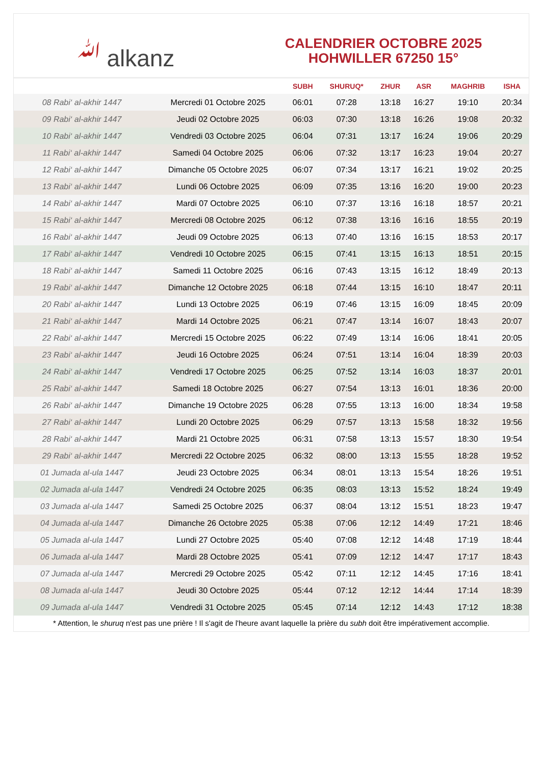ﷲ alkanz
CALENDRIER OCTOBRE 2025
HOHWILLER 67250 15°
| | | SUBH | SHURUQ* | ZHUR | ASR | MAGHRIB | ISHA |
| --- | --- | --- | --- | --- | --- | --- | --- |
| 08 Rabi‘ al-akhir 1447 | Mercredi 01 Octobre 2025 | 06:01 | 07:28 | 13:18 | 16:27 | 19:10 | 20:34 |
| 09 Rabi‘ al-akhir 1447 | Jeudi 02 Octobre 2025 | 06:03 | 07:30 | 13:18 | 16:26 | 19:08 | 20:32 |
| 10 Rabi‘ al-akhir 1447 | Vendredi 03 Octobre 2025 | 06:04 | 07:31 | 13:17 | 16:24 | 19:06 | 20:29 |
| 11 Rabi‘ al-akhir 1447 | Samedi 04 Octobre 2025 | 06:06 | 07:32 | 13:17 | 16:23 | 19:04 | 20:27 |
| 12 Rabi‘ al-akhir 1447 | Dimanche 05 Octobre 2025 | 06:07 | 07:34 | 13:17 | 16:21 | 19:02 | 20:25 |
| 13 Rabi‘ al-akhir 1447 | Lundi 06 Octobre 2025 | 06:09 | 07:35 | 13:16 | 16:20 | 19:00 | 20:23 |
| 14 Rabi‘ al-akhir 1447 | Mardi 07 Octobre 2025 | 06:10 | 07:37 | 13:16 | 16:18 | 18:57 | 20:21 |
| 15 Rabi‘ al-akhir 1447 | Mercredi 08 Octobre 2025 | 06:12 | 07:38 | 13:16 | 16:16 | 18:55 | 20:19 |
| 16 Rabi‘ al-akhir 1447 | Jeudi 09 Octobre 2025 | 06:13 | 07:40 | 13:16 | 16:15 | 18:53 | 20:17 |
| 17 Rabi‘ al-akhir 1447 | Vendredi 10 Octobre 2025 | 06:15 | 07:41 | 13:15 | 16:13 | 18:51 | 20:15 |
| 18 Rabi‘ al-akhir 1447 | Samedi 11 Octobre 2025 | 06:16 | 07:43 | 13:15 | 16:12 | 18:49 | 20:13 |
| 19 Rabi‘ al-akhir 1447 | Dimanche 12 Octobre 2025 | 06:18 | 07:44 | 13:15 | 16:10 | 18:47 | 20:11 |
| 20 Rabi‘ al-akhir 1447 | Lundi 13 Octobre 2025 | 06:19 | 07:46 | 13:15 | 16:09 | 18:45 | 20:09 |
| 21 Rabi‘ al-akhir 1447 | Mardi 14 Octobre 2025 | 06:21 | 07:47 | 13:14 | 16:07 | 18:43 | 20:07 |
| 22 Rabi‘ al-akhir 1447 | Mercredi 15 Octobre 2025 | 06:22 | 07:49 | 13:14 | 16:06 | 18:41 | 20:05 |
| 23 Rabi‘ al-akhir 1447 | Jeudi 16 Octobre 2025 | 06:24 | 07:51 | 13:14 | 16:04 | 18:39 | 20:03 |
| 24 Rabi‘ al-akhir 1447 | Vendredi 17 Octobre 2025 | 06:25 | 07:52 | 13:14 | 16:03 | 18:37 | 20:01 |
| 25 Rabi‘ al-akhir 1447 | Samedi 18 Octobre 2025 | 06:27 | 07:54 | 13:13 | 16:01 | 18:36 | 20:00 |
| 26 Rabi‘ al-akhir 1447 | Dimanche 19 Octobre 2025 | 06:28 | 07:55 | 13:13 | 16:00 | 18:34 | 19:58 |
| 27 Rabi‘ al-akhir 1447 | Lundi 20 Octobre 2025 | 06:29 | 07:57 | 13:13 | 15:58 | 18:32 | 19:56 |
| 28 Rabi‘ al-akhir 1447 | Mardi 21 Octobre 2025 | 06:31 | 07:58 | 13:13 | 15:57 | 18:30 | 19:54 |
| 29 Rabi‘ al-akhir 1447 | Mercredi 22 Octobre 2025 | 06:32 | 08:00 | 13:13 | 15:55 | 18:28 | 19:52 |
| 01 Jumada al-ula 1447 | Jeudi 23 Octobre 2025 | 06:34 | 08:01 | 13:13 | 15:54 | 18:26 | 19:51 |
| 02 Jumada al-ula 1447 | Vendredi 24 Octobre 2025 | 06:35 | 08:03 | 13:13 | 15:52 | 18:24 | 19:49 |
| 03 Jumada al-ula 1447 | Samedi 25 Octobre 2025 | 06:37 | 08:04 | 13:12 | 15:51 | 18:23 | 19:47 |
| 04 Jumada al-ula 1447 | Dimanche 26 Octobre 2025 | 05:38 | 07:06 | 12:12 | 14:49 | 17:21 | 18:46 |
| 05 Jumada al-ula 1447 | Lundi 27 Octobre 2025 | 05:40 | 07:08 | 12:12 | 14:48 | 17:19 | 18:44 |
| 06 Jumada al-ula 1447 | Mardi 28 Octobre 2025 | 05:41 | 07:09 | 12:12 | 14:47 | 17:17 | 18:43 |
| 07 Jumada al-ula 1447 | Mercredi 29 Octobre 2025 | 05:42 | 07:11 | 12:12 | 14:45 | 17:16 | 18:41 |
| 08 Jumada al-ula 1447 | Jeudi 30 Octobre 2025 | 05:44 | 07:12 | 12:12 | 14:44 | 17:14 | 18:39 |
| 09 Jumada al-ula 1447 | Vendredi 31 Octobre 2025 | 05:45 | 07:14 | 12:12 | 14:43 | 17:12 | 18:38 |
* Attention, le shuruq n'est pas une prière ! Il s'agit de l'heure avant laquelle la prière du subh doit être impérativement accomplie.